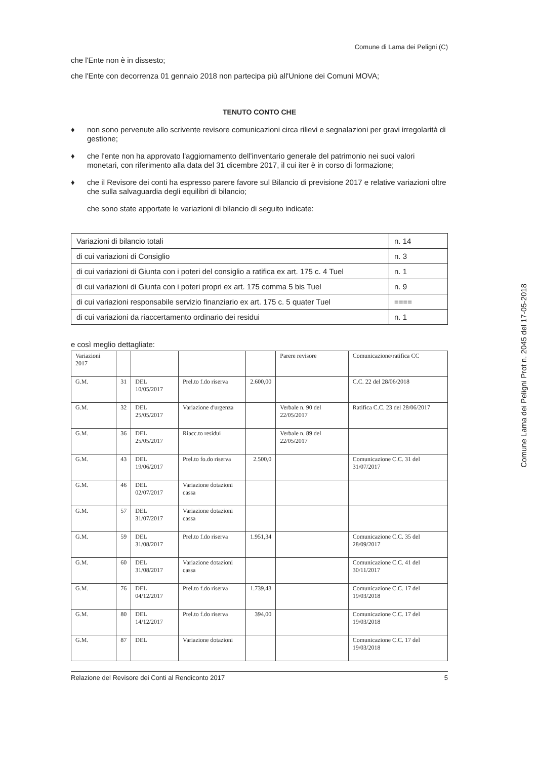Comune di Lama dei Peligni (C)
che l'Ente non è in dissesto;
che l'Ente con decorrenza 01 gennaio 2018 non partecipa più all'Unione dei Comuni MOVA;
TENUTO CONTO CHE
♦ non sono pervenute allo scrivente revisore comunicazioni circa rilievi e segnalazioni per gravi irregolarità di gestione;
♦ che l'ente non ha approvato l'aggiornamento dell'inventario generale del patrimonio nei suoi valori monetari, con riferimento alla data del 31 dicembre 2017, il cui iter è in corso di formazione;
♦ che il Revisore dei conti ha espresso parere favore sul Bilancio di previsione 2017 e relative variazioni oltre che sulla salvaguardia degli equilibri di bilancio;
che sono state apportate le variazioni di bilancio di seguito indicate:
| Variazioni di bilancio totali | n. 14 |
| di cui variazioni di Consiglio | n. 3 |
| di cui variazioni di Giunta con i poteri del consiglio a ratifica ex art. 175 c. 4 Tuel | n. 1 |
| di cui variazioni di Giunta con i poteri propri ex art. 175 comma 5 bis Tuel | n. 9 |
| di cui variazioni responsabile servizio finanziario ex art. 175 c. 5 quater Tuel | ==== |
| di cui variazioni da riaccertamento ordinario dei residui | n. 1 |
e così meglio dettagliate:
| Variazioni 2017 | | | | | Parere revisore | Comunicazione/ratifica CC |
| G.M. | 31 | DEL 10/05/2017 | Prel.to f.do riserva | 2.600,00 | | C.C. 22 del 28/06/2018 |
| G.M. | 32 | DEL 25/05/2017 | Variazione d'urgenza | | Verbale n. 90 del 22/05/2017 | Ratifica C.C. 23 del 28/06/2017 |
| G.M. | 36 | DEL 25/05/2017 | Riacc.to residui | | Verbale n. 89 del 22/05/2017 | |
| G.M. | 43 | DEL 19/06/2017 | Prel.to fo.do riserva | 2.500,0 | | Comunicazione C.C. 31 del 31/07/2017 |
| G.M. | 46 | DEL 02/07/2017 | Variazione dotazioni cassa | | | |
| G.M. | 57 | DEL 31/07/2017 | Variazione dotazioni cassa | | | |
| G.M. | 59 | DEL 31/08/2017 | Prel.to f.do riserva | 1.951,34 | | Comunicazione C.C. 35 del 28/09/2017 |
| G.M. | 60 | DEL 31/08/2017 | Variazione dotazioni cassa | | | Comunicazione C.C. 41 del 30/11/2017 |
| G.M. | 76 | DEL 04/12/2017 | Prel.to f.do riserva | 1.739,43 | | Comunicazione C.C. 17 del 19/03/2018 |
| G.M. | 80 | DEL 14/12/2017 | Prel.to f.do riserva | 394,00 | | Comunicazione C.C. 17 del 19/03/2018 |
| G.M. | 87 | DEL | Variazione dotazioni | | | Comunicazione C.C. 17 del 19/03/2018 |
Relazione del Revisore dei Conti al Rendiconto 2017 5
Comune Lama dei Peligni Prot n. 2045 del 17-05-2018